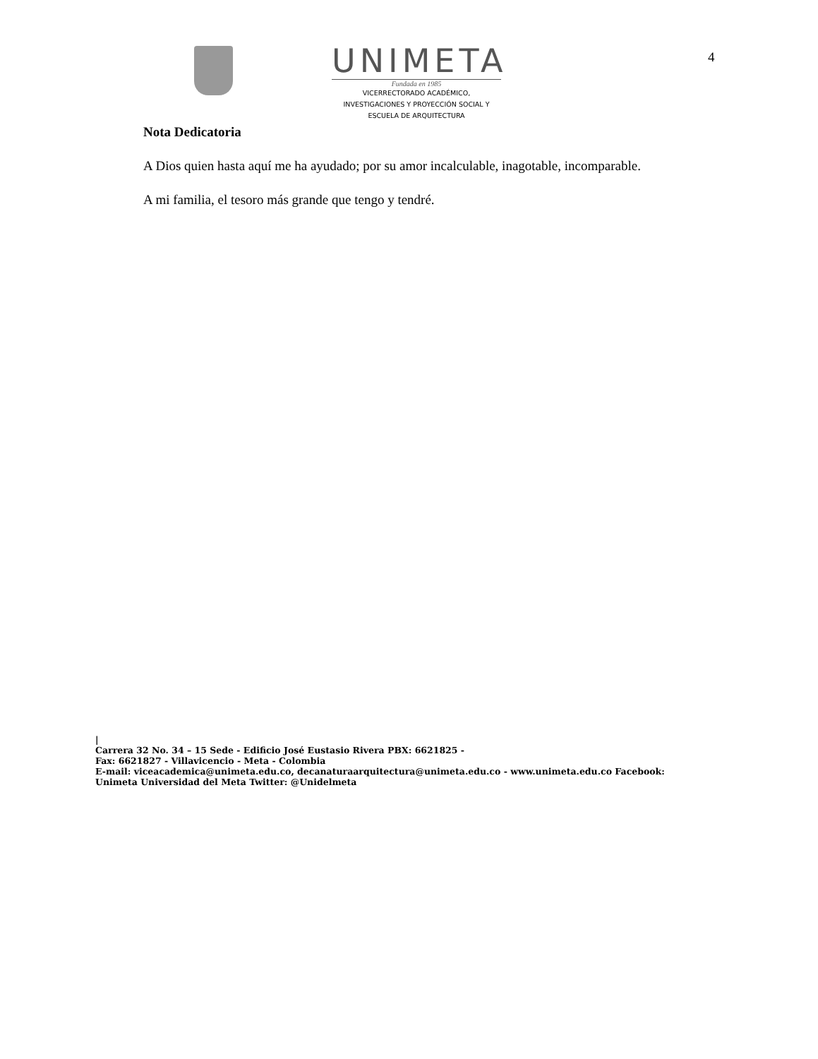UNIMETA
Fundada en 1985
VICERRECTORADO ACADÉMICO,
INVESTIGACIONES Y PROYECCIÓN SOCIAL Y
ESCUELA DE ARQUITECTURA
4
Nota Dedicatoria
A Dios quien hasta aquí me ha ayudado; por su amor incalculable, inagotable, incomparable.
A mi familia, el tesoro más grande que tengo y tendré.
|
Carrera 32 No. 34 – 15 Sede - Edificio José Eustasio Rivera PBX: 6621825 -
Fax: 6621827 - Villavicencio - Meta - Colombia
E-mail: viceacademica@unimeta.edu.co, decanaturaarquitectura@unimeta.edu.co - www.unimeta.edu.co Facebook:
Unimeta Universidad del Meta Twitter: @Unidelmeta